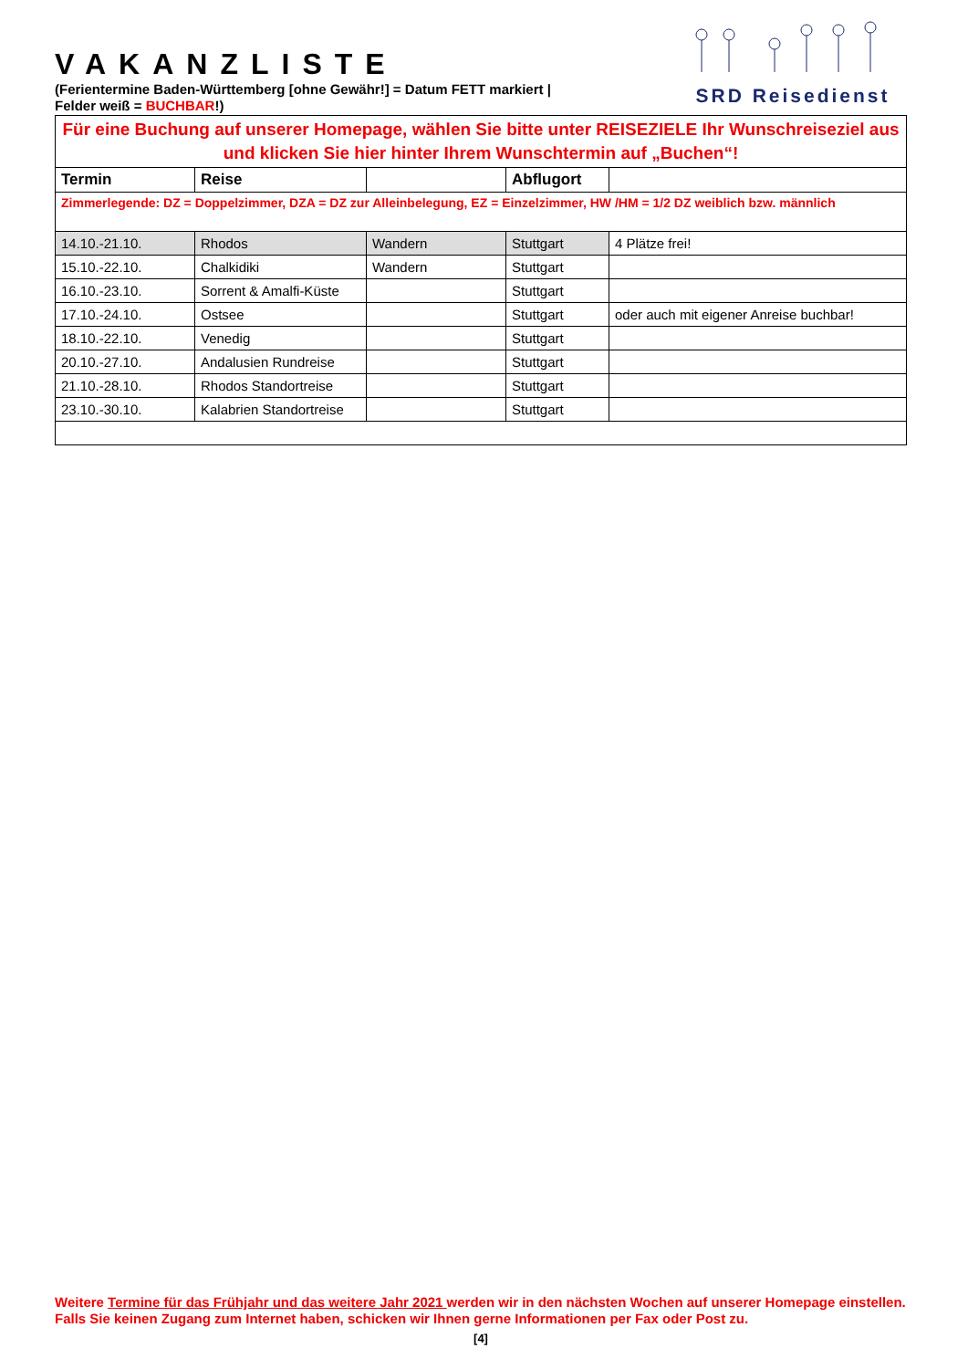VAKANZLISTE
(Ferientermine Baden-Württemberg [ohne Gewähr!] = Datum FETT markiert |
Felder weiß = BUCHBAR!)
SRD Reisedienst
| Für eine Buchung auf unserer Homepage, wählen Sie bitte unter REISEZIELE Ihr Wunschreiseziel aus und klicken Sie hier hinter Ihrem Wunschtermin auf „Buchen“! | | | | |
| Termin | Reise | | Abflugort | |
| Zimmerlegende: DZ = Doppelzimmer, DZA = DZ zur Alleinbelegung, EZ = Einzelzimmer, HW /HM = 1/2 DZ weiblich bzw. männlich | | | | |
| 14.10.-21.10. | Rhodos | Wandern | Stuttgart | 4 Plätze frei! |
| 15.10.-22.10. | Chalkidiki | Wandern | Stuttgart | |
| 16.10.-23.10. | Sorrent & Amalfi-Küste | | Stuttgart | |
| 17.10.-24.10. | Ostsee | | Stuttgart | oder auch mit eigener Anreise buchbar! |
| 18.10.-22.10. | Venedig | | Stuttgart | |
| 20.10.-27.10. | Andalusien Rundreise | | Stuttgart | |
| 21.10.-28.10. | Rhodos Standortreise | | Stuttgart | |
| 23.10.-30.10. | Kalabrien Standortreise | | Stuttgart | |
Weitere Termine für das Frühjahr und das weitere Jahr 2021 werden wir in den nächsten Wochen auf unserer Homepage einstellen. Falls Sie keinen Zugang zum Internet haben, schicken wir Ihnen gerne Informationen per Fax oder Post zu.
[4]